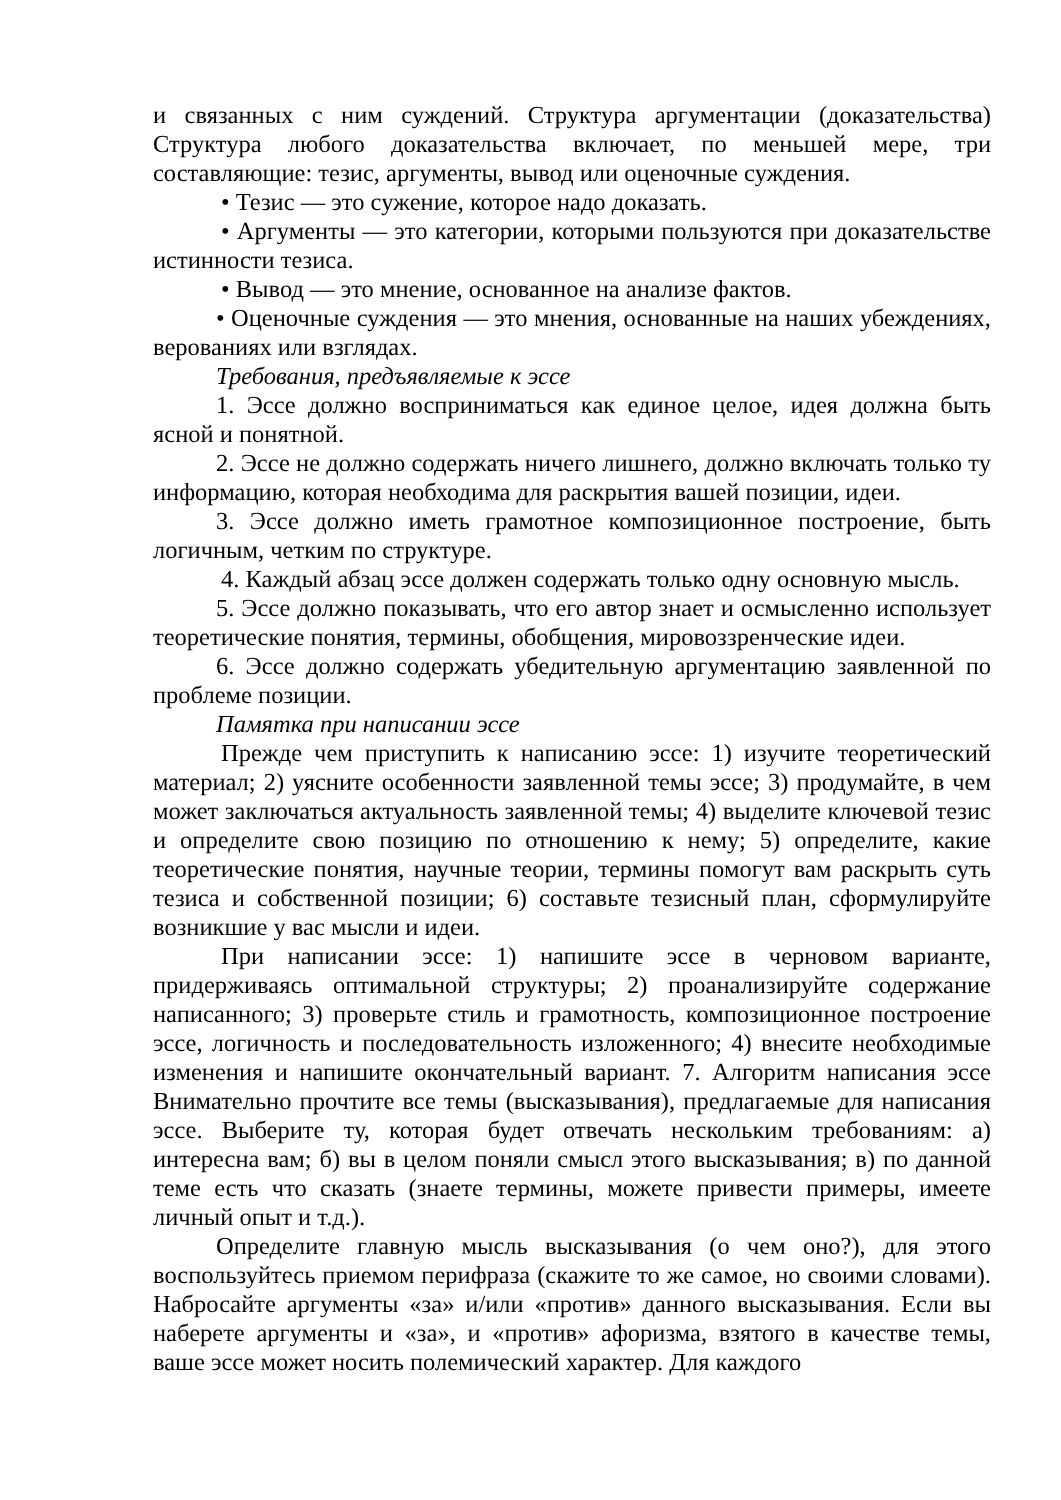и связанных с ним суждений. Структура аргументации (доказательства) Структура любого доказательства включает, по меньшей мере, три составляющие: тезис, аргументы, вывод или оценочные суждения.
• Тезис — это сужение, которое надо доказать.
• Аргументы — это категории, которыми пользуются при доказательстве истинности тезиса.
• Вывод — это мнение, основанное на анализе фактов.
• Оценочные суждения — это мнения, основанные на наших убеждениях, верованиях или взглядах.
Требования, предъявляемые к эссе
1. Эссе должно восприниматься как единое целое, идея должна быть ясной и понятной.
2. Эссе не должно содержать ничего лишнего, должно включать только ту информацию, которая необходима для раскрытия вашей позиции, идеи.
3. Эссе должно иметь грамотное композиционное построение, быть логичным, четким по структуре.
4. Каждый абзац эссе должен содержать только одну основную мысль.
5. Эссе должно показывать, что его автор знает и осмысленно использует теоретические понятия, термины, обобщения, мировоззренческие идеи.
6. Эссе должно содержать убедительную аргументацию заявленной по проблеме позиции.
Памятка при написании эссе
Прежде чем приступить к написанию эссе: 1) изучите теоретический материал; 2) уясните особенности заявленной темы эссе; 3) продумайте, в чем может заключаться актуальность заявленной темы; 4) выделите ключевой тезис и определите свою позицию по отношению к нему; 5) определите, какие теоретические понятия, научные теории, термины помогут вам раскрыть суть тезиса и собственной позиции; 6) составьте тезисный план, сформулируйте возникшие у вас мысли и идеи.
При написании эссе: 1) напишите эссе в черновом варианте, придерживаясь оптимальной структуры; 2) проанализируйте содержание написанного; 3) проверьте стиль и грамотность, композиционное построение эссе, логичность и последовательность изложенного; 4) внесите необходимые изменения и напишите окончательный вариант. 7. Алгоритм написания эссе Внимательно прочтите все темы (высказывания), предлагаемые для написания эссе. Выберите ту, которая будет отвечать нескольким требованиям: а) интересна вам; б) вы в целом поняли смысл этого высказывания; в) по данной теме есть что сказать (знаете термины, можете привести примеры, имеете личный опыт и т.д.).
Определите главную мысль высказывания (о чем оно?), для этого воспользуйтесь приемом перифраза (скажите то же самое, но своими словами). Набросайте аргументы «за» и/или «против» данного высказывания. Если вы наберете аргументы и «за», и «против» афоризма, взятого в качестве темы, ваше эссе может носить полемический характер. Для каждого